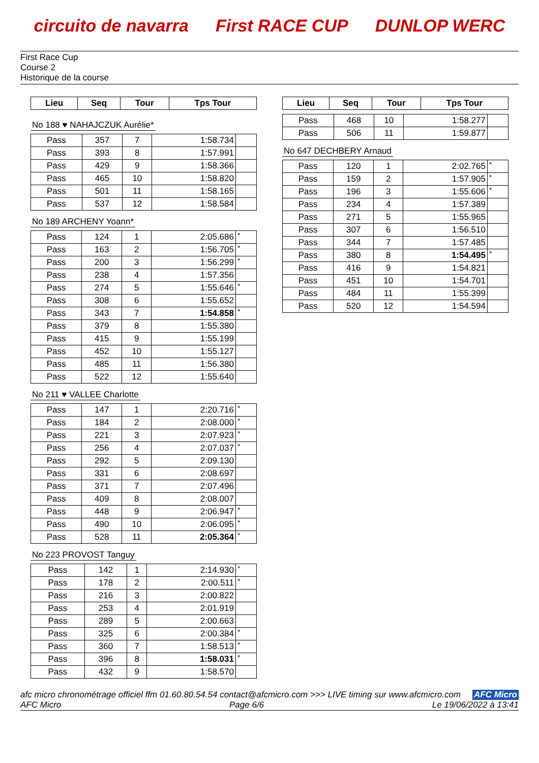circuito de navarra First RACE CUP DUNLOP WERC
First Race Cup
Course 2
Historique de la course
| Lieu | Seq | Tour | Tps Tour |
| --- | --- | --- | --- |
No 188 ♥ NAHAJCZUK Aurélie*
| Pass | 357 | 7 | 1:58.734 | |
| Pass | 393 | 8 | 1:57.991 | |
| Pass | 429 | 9 | 1:58.366 | |
| Pass | 465 | 10 | 1:58.820 | |
| Pass | 501 | 11 | 1:58.165 | |
| Pass | 537 | 12 | 1:58.584 | |
No 189 ARCHENY Yoann*
| Pass | 124 | 1 | 2:05.686 | * |
| Pass | 163 | 2 | 1:56.705 | * |
| Pass | 200 | 3 | 1:56.299 | * |
| Pass | 238 | 4 | 1:57.356 | |
| Pass | 274 | 5 | 1:55.646 | * |
| Pass | 308 | 6 | 1:55.652 | |
| Pass | 343 | 7 | 1:54.858 | * |
| Pass | 379 | 8 | 1:55.380 | |
| Pass | 415 | 9 | 1:55.199 | |
| Pass | 452 | 10 | 1:55.127 | |
| Pass | 485 | 11 | 1:56.380 | |
| Pass | 522 | 12 | 1:55.640 | |
No 211 ♥ VALLEE Charlotte
| Pass | 147 | 1 | 2:20.716 | * |
| Pass | 184 | 2 | 2:08.000 | * |
| Pass | 221 | 3 | 2:07.923 | * |
| Pass | 256 | 4 | 2:07.037 | * |
| Pass | 292 | 5 | 2:09.130 | |
| Pass | 331 | 6 | 2:08.697 | |
| Pass | 371 | 7 | 2:07.496 | |
| Pass | 409 | 8 | 2:08.007 | |
| Pass | 448 | 9 | 2:06.947 | * |
| Pass | 490 | 10 | 2:06.095 | * |
| Pass | 528 | 11 | 2:05.364 | * |
No 223 PROVOST Tanguy
| Pass | 142 | 1 | 2:14.930 | * |
| Pass | 178 | 2 | 2:00.511 | * |
| Pass | 216 | 3 | 2:00.822 | |
| Pass | 253 | 4 | 2:01.919 | |
| Pass | 289 | 5 | 2:00.663 | |
| Pass | 325 | 6 | 2:00.384 | * |
| Pass | 360 | 7 | 1:58.513 | * |
| Pass | 396 | 8 | 1:58.031 | * |
| Pass | 432 | 9 | 1:58.570 | |
| Lieu | Seq | Tour | Tps Tour |
| --- | --- | --- | --- |
| Pass | 468 | 10 | 1:58.277 | |
| Pass | 506 | 11 | 1:59.877 | |
No 647 DECHBERY Arnaud
| Pass | 120 | 1 | 2:02.765 | * |
| Pass | 159 | 2 | 1:57.905 | * |
| Pass | 196 | 3 | 1:55.606 | * |
| Pass | 234 | 4 | 1:57.389 | |
| Pass | 271 | 5 | 1:55.965 | |
| Pass | 307 | 6 | 1:56.510 | |
| Pass | 344 | 7 | 1:57.485 | |
| Pass | 380 | 8 | 1:54.495 | * |
| Pass | 416 | 9 | 1:54.821 | |
| Pass | 451 | 10 | 1:54.701 | |
| Pass | 484 | 11 | 1:55.399 | |
| Pass | 520 | 12 | 1:54.594 | |
afc micro chronométrage officiel ffm 01.60.80.54.54 contact@afcmicro.com >>> LIVE timing sur www.afcmicro.com AFC Micro
AFC Micro Page 6/6 Le 19/06/2022 à 13:41